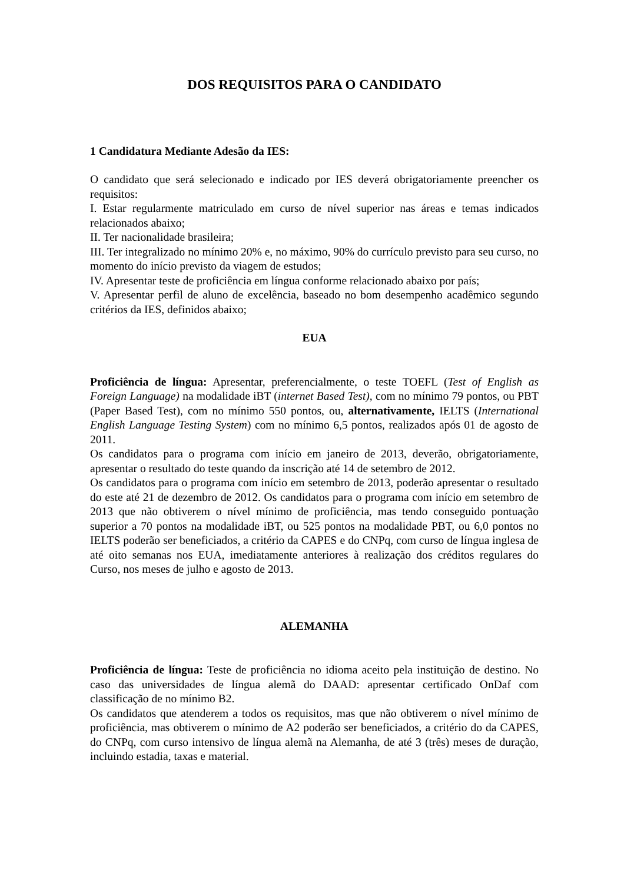DOS REQUISITOS PARA O CANDIDATO
1 Candidatura Mediante Adesão da IES:
O candidato que será selecionado e indicado por IES deverá obrigatoriamente preencher os requisitos:
I. Estar regularmente matriculado em curso de nível superior nas áreas e temas indicados relacionados abaixo;
II. Ter nacionalidade brasileira;
III. Ter integralizado no mínimo 20% e, no máximo, 90% do currículo previsto para seu curso, no momento do início previsto da viagem de estudos;
IV. Apresentar teste de proficiência em língua conforme relacionado abaixo por país;
V. Apresentar perfil de aluno de excelência, baseado no bom desempenho acadêmico segundo critérios da IES, definidos abaixo;
EUA
Proficiência de língua: Apresentar, preferencialmente, o teste TOEFL (Test of English as Foreign Language) na modalidade iBT (internet Based Test), com no mínimo 79 pontos, ou PBT (Paper Based Test), com no mínimo 550 pontos, ou, alternativamente, IELTS (International English Language Testing System) com no mínimo 6,5 pontos, realizados após 01 de agosto de 2011.
Os candidatos para o programa com início em janeiro de 2013, deverão, obrigatoriamente, apresentar o resultado do teste quando da inscrição até 14 de setembro de 2012.
Os candidatos para o programa com início em setembro de 2013, poderão apresentar o resultado do este até 21 de dezembro de 2012. Os candidatos para o programa com início em setembro de 2013 que não obtiverem o nível mínimo de proficiência, mas tendo conseguido pontuação superior a 70 pontos na modalidade iBT, ou 525 pontos na modalidade PBT, ou 6,0 pontos no IELTS poderão ser beneficiados, a critério da CAPES e do CNPq, com curso de língua inglesa de até oito semanas nos EUA, imediatamente anteriores à realização dos créditos regulares do Curso, nos meses de julho e agosto de 2013.
ALEMANHA
Proficiência de língua: Teste de proficiência no idioma aceito pela instituição de destino. No caso das universidades de língua alemã do DAAD: apresentar certificado OnDaf com classificação de no mínimo B2.
Os candidatos que atenderem a todos os requisitos, mas que não obtiverem o nível mínimo de proficiência, mas obtiverem o mínimo de A2 poderão ser beneficiados, a critério do da CAPES, do CNPq, com curso intensivo de língua alemã na Alemanha, de até 3 (três) meses de duração, incluindo estadia, taxas e material.